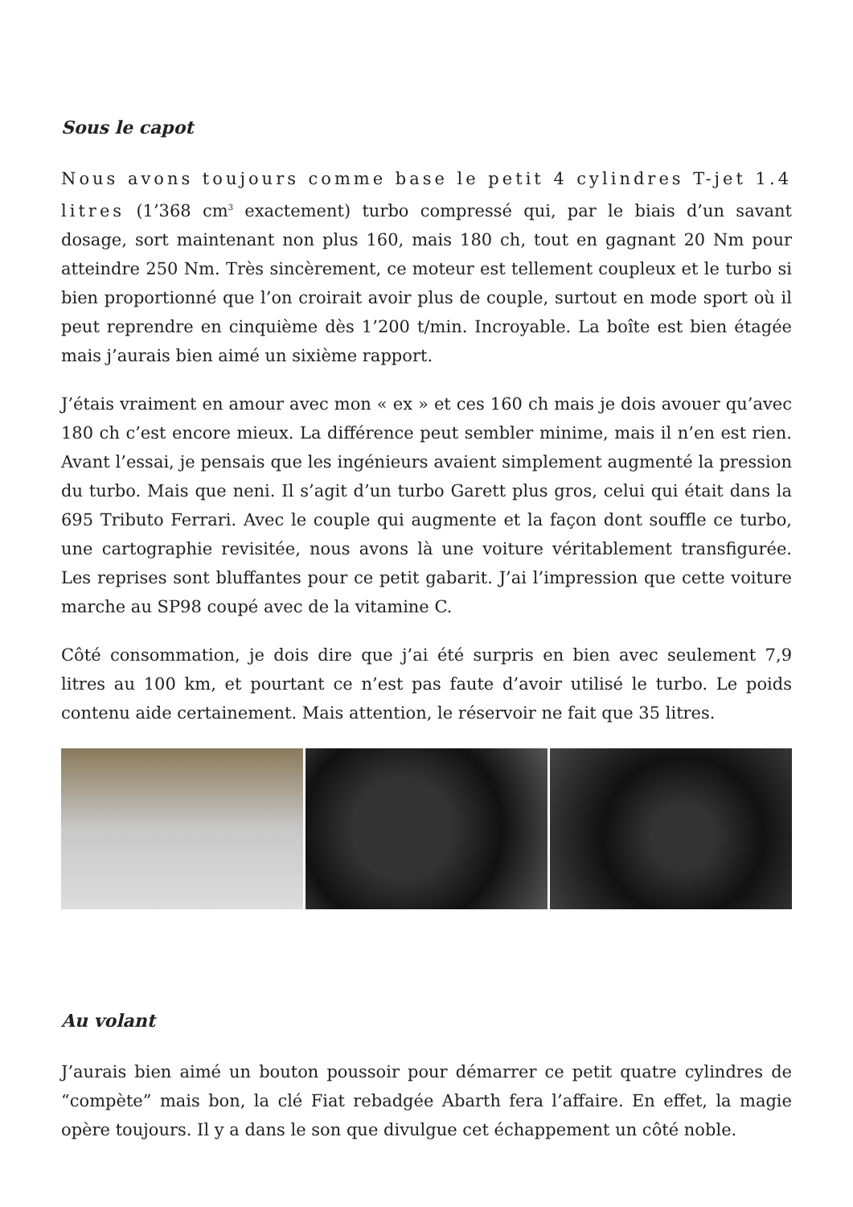Sous le capot
Nous avons toujours comme base le petit 4 cylindres T-jet 1.4 litres (1’368 cm<sup>3</sup> exactement) turbo compressé qui, par le biais d’un savant dosage, sort maintenant non plus 160, mais 180 ch, tout en gagnant 20 Nm pour atteindre 250 Nm. Très sincèrement, ce moteur est tellement coupleux et le turbo si bien proportionné que l’on croirait avoir plus de couple, surtout en mode sport où il peut reprendre en cinquième dès 1’200 t/min. Incroyable. La boîte est bien étagée mais j’aurais bien aimé un sixième rapport.
J’étais vraiment en amour avec mon « ex » et ces 160 ch mais je dois avouer qu’avec 180 ch c’est encore mieux. La différence peut sembler minime, mais il n’en est rien. Avant l’essai, je pensais que les ingénieurs avaient simplement augmenté la pression du turbo. Mais que neni. Il s’agit d’un turbo Garett plus gros, celui qui était dans la 695 Tributo Ferrari. Avec le couple qui augmente et la façon dont souffle ce turbo, une cartographie revisitée, nous avons là une voiture véritablement transfigurée. Les reprises sont bluffantes pour ce petit gabarit. J’ai l’impression que cette voiture marche au SP98 coupé avec de la vitamine C.
Côté consommation, je dois dire que j’ai été surpris en bien avec seulement 7,9 litres au 100 km, et pourtant ce n’est pas faute d’avoir utilisé le turbo. Le poids contenu aide certainement. Mais attention, le réservoir ne fait que 35 litres.
Au volant
J’aurais bien aimé un bouton poussoir pour démarrer ce petit quatre cylindres de “compète” mais bon, la clé Fiat rebadgée Abarth fera l’affaire. En effet, la magie opère toujours. Il y a dans le son que divulgue cet échappement un côté noble.